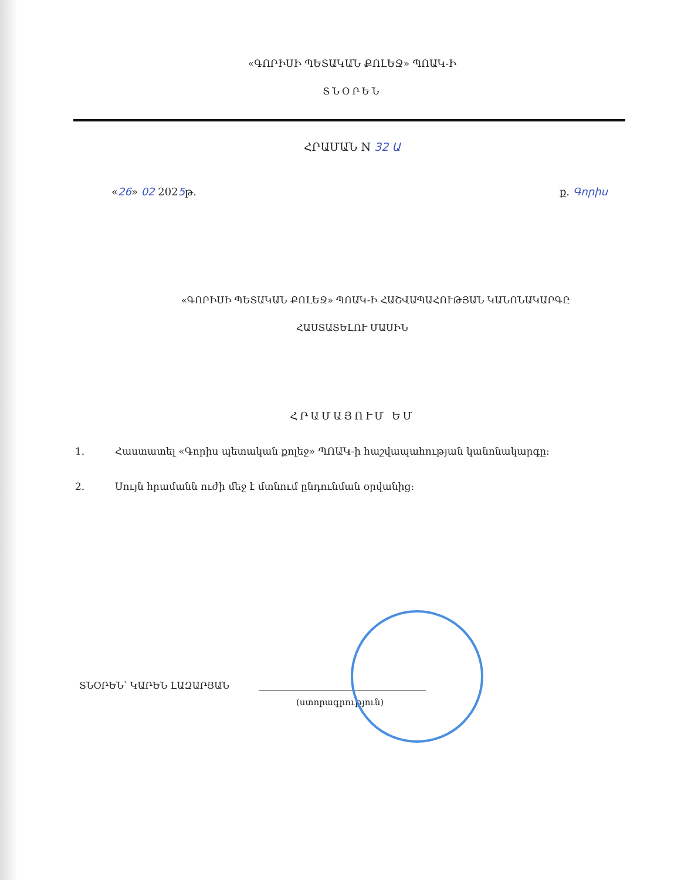«ԳՈՐԻՍԻ ՊԵՏԱԿԱՆ ՔՈԼԵՋ» ՊՈԱԿ-Ի
ՏՆՕՐԵՆ
ՀՐԱՄԱՆ N 32 Ա
«26» 02 2025թ. ք. Գորիս
«ԳՈՐԻՍԻ ՊԵՏԱԿԱՆ ՔՈԼԵՋ» ՊՈԱԿ-Ի ՀԱՇՎԱՊԱՀՈՒԹՅԱՆ ԿԱՆՈՆԱԿԱՐԳԸ
ՀԱՍՏԱՏԵԼՈՒ ՄԱՍԻՆ
ՀՐԱՄԱՅՈՒՄ ԵՄ
1. Հաստատել «Գորիս պետական քոլեջ» ՊՈԱԿ-ի հաշվապահության կանոնակարգը:
2. Սույն հրամանն ուժի մեջ է մտնում ընդունման օրվանից:
ՏՆՕՐԵՆ՝ ԿԱՐԵՆ ԼԱԶԱՐՅԱՆ
(ստորագրություն)